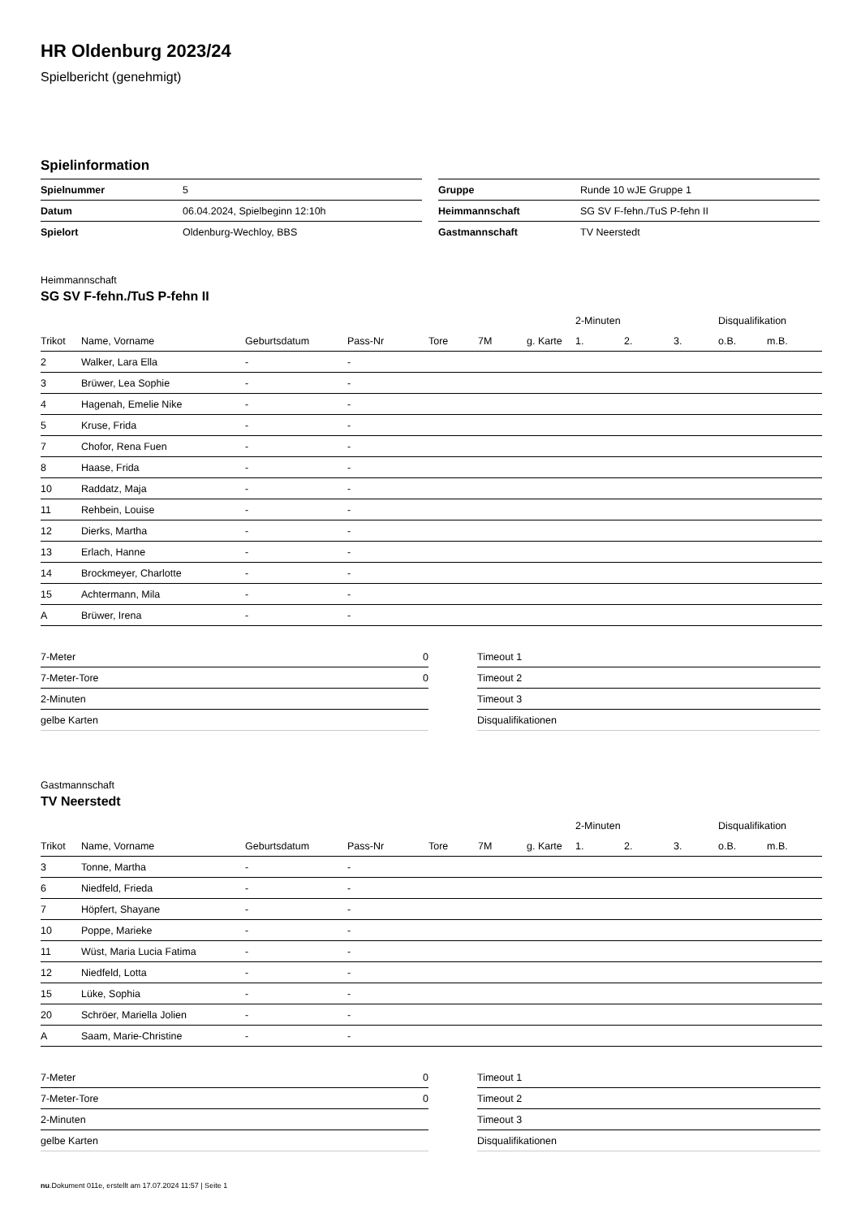HR Oldenburg 2023/24
Spielbericht (genehmigt)
Spielinformation
| Spielnummer | 5 |
| Datum | 06.04.2024, Spielbeginn 12:10h |
| Spielort | Oldenburg-Wechloy, BBS |
| Gruppe | Runde 10 wJE Gruppe 1 |
| Heimmannschaft | SG SV F-fehn./TuS P-fehn II |
| Gastmannschaft | TV Neerstedt |
Heimmannschaft
SG SV F-fehn./TuS P-fehn II
| | | | | | | | 2-Minuten | | | Disqualifikation | |
| --- | --- | --- | --- | --- | --- | --- | --- | --- | --- | --- | --- |
| Trikot | Name, Vorname | Geburtsdatum | Pass-Nr | Tore | 7M | g. Karte | 1. | 2. | 3. | o.B. | m.B. |
| 2 | Walker, Lara Ella | - | - | | | | | | | | |
| 3 | Brüwer, Lea Sophie | - | - | | | | | | | | |
| 4 | Hagenah, Emelie Nike | - | - | | | | | | | | |
| 5 | Kruse, Frida | - | - | | | | | | | | |
| 7 | Chofor, Rena Fuen | - | - | | | | | | | | |
| 8 | Haase, Frida | - | - | | | | | | | | |
| 10 | Raddatz, Maja | - | - | | | | | | | | |
| 11 | Rehbein, Louise | - | - | | | | | | | | |
| 12 | Dierks, Martha | - | - | | | | | | | | |
| 13 | Erlach, Hanne | - | - | | | | | | | | |
| 14 | Brockmeyer, Charlotte | - | - | | | | | | | | |
| 15 | Achtermann, Mila | - | - | | | | | | | | |
| A | Brüwer, Irena | - | - | | | | | | | | |
| 7-Meter | 0 |
| 7-Meter-Tore | 0 |
| 2-Minuten | |
| gelbe Karten | |
| Timeout 1 |
| Timeout 2 |
| Timeout 3 |
| Disqualifikationen |
Gastmannschaft
TV Neerstedt
| | | | | | | | 2-Minuten | | | Disqualifikation | |
| --- | --- | --- | --- | --- | --- | --- | --- | --- | --- | --- | --- |
| Trikot | Name, Vorname | Geburtsdatum | Pass-Nr | Tore | 7M | g. Karte | 1. | 2. | 3. | o.B. | m.B. |
| 3 | Tonne, Martha | - | - | | | | | | | | |
| 6 | Niedfeld, Frieda | - | - | | | | | | | | |
| 7 | Höpfert, Shayane | - | - | | | | | | | | |
| 10 | Poppe, Marieke | - | - | | | | | | | | |
| 11 | Wüst, Maria Lucia Fatima | - | - | | | | | | | | |
| 12 | Niedfeld, Lotta | - | - | | | | | | | | |
| 15 | Lüke, Sophia | - | - | | | | | | | | |
| 20 | Schröer, Mariella Jolien | - | - | | | | | | | | |
| A | Saam, Marie-Christine | - | - | | | | | | | | |
| 7-Meter | 0 |
| 7-Meter-Tore | 0 |
| 2-Minuten | |
| gelbe Karten | |
| Timeout 1 |
| Timeout 2 |
| Timeout 3 |
| Disqualifikationen |
nu.Dokument 011e, erstellt am 17.07.2024 11:57 | Seite 1